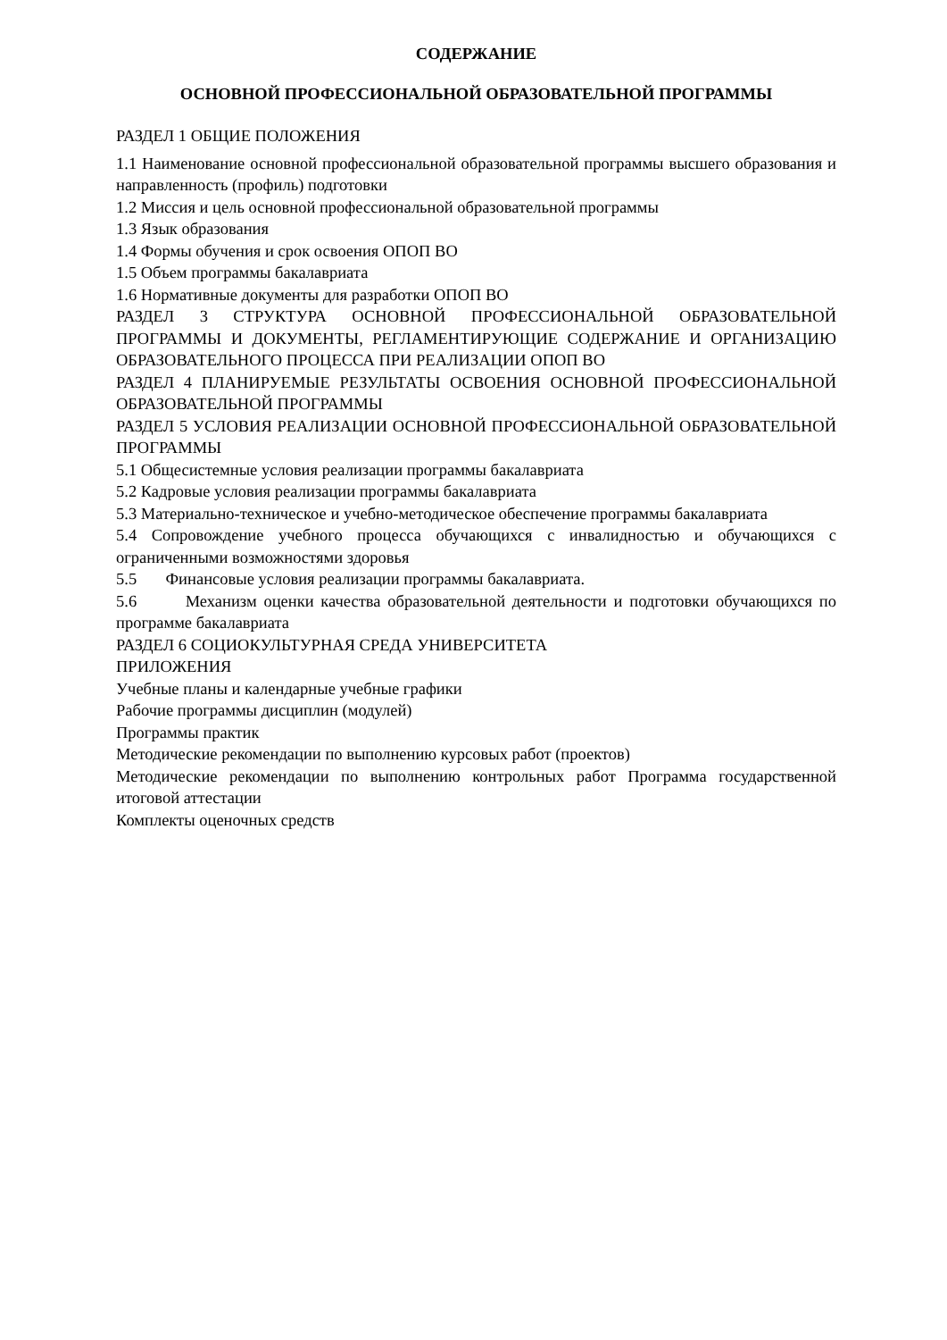СОДЕРЖАНИЕ
ОСНОВНОЙ ПРОФЕССИОНАЛЬНОЙ ОБРАЗОВАТЕЛЬНОЙ ПРОГРАММЫ
РАЗДЕЛ 1 ОБЩИЕ ПОЛОЖЕНИЯ
1.1 Наименование основной профессиональной образовательной программы высшего образования и направленность (профиль) подготовки
1.2 Миссия и цель основной профессиональной образовательной программы
1.3 Язык образования
1.4 Формы обучения и срок освоения ОПОП ВО
1.5 Объем программы бакалавриата
1.6 Нормативные документы для разработки ОПОП ВО
РАЗДЕЛ 3 СТРУКТУРА ОСНОВНОЙ ПРОФЕССИОНАЛЬНОЙ ОБРАЗОВАТЕЛЬНОЙ ПРОГРАММЫ И ДОКУМЕНТЫ, РЕГЛАМЕНТИРУЮЩИЕ СОДЕРЖАНИЕ И ОРГАНИЗАЦИЮ ОБРАЗОВАТЕЛЬНОГО ПРОЦЕССА ПРИ РЕАЛИЗАЦИИ ОПОП ВО
РАЗДЕЛ 4 ПЛАНИРУЕМЫЕ РЕЗУЛЬТАТЫ ОСВОЕНИЯ ОСНОВНОЙ ПРОФЕССИОНАЛЬНОЙ ОБРАЗОВАТЕЛЬНОЙ ПРОГРАММЫ
РАЗДЕЛ 5 УСЛОВИЯ РЕАЛИЗАЦИИ ОСНОВНОЙ ПРОФЕССИОНАЛЬНОЙ ОБРАЗОВАТЕЛЬНОЙ ПРОГРАММЫ
5.1 Общесистемные условия реализации программы бакалавриата
5.2 Кадровые условия реализации программы бакалавриата
5.3 Материально-техническое и учебно-методическое обеспечение программы бакалавриата
5.4 Сопровождение учебного процесса обучающихся с инвалидностью и обучающихся с ограниченными возможностями здоровья
5.5 Финансовые условия реализации программы бакалавриата.
5.6 Механизм оценки качества образовательной деятельности и подготовки обучающихся по программе бакалавриата
РАЗДЕЛ 6 СОЦИОКУЛЬТУРНАЯ СРЕДА УНИВЕРСИТЕТА
ПРИЛОЖЕНИЯ
Учебные планы и календарные учебные графики
Рабочие программы дисциплин (модулей)
Программы практик
Методические рекомендации по выполнению курсовых работ (проектов)
Методические рекомендации по выполнению контрольных работ Программа государственной итоговой аттестации
Комплекты оценочных средств